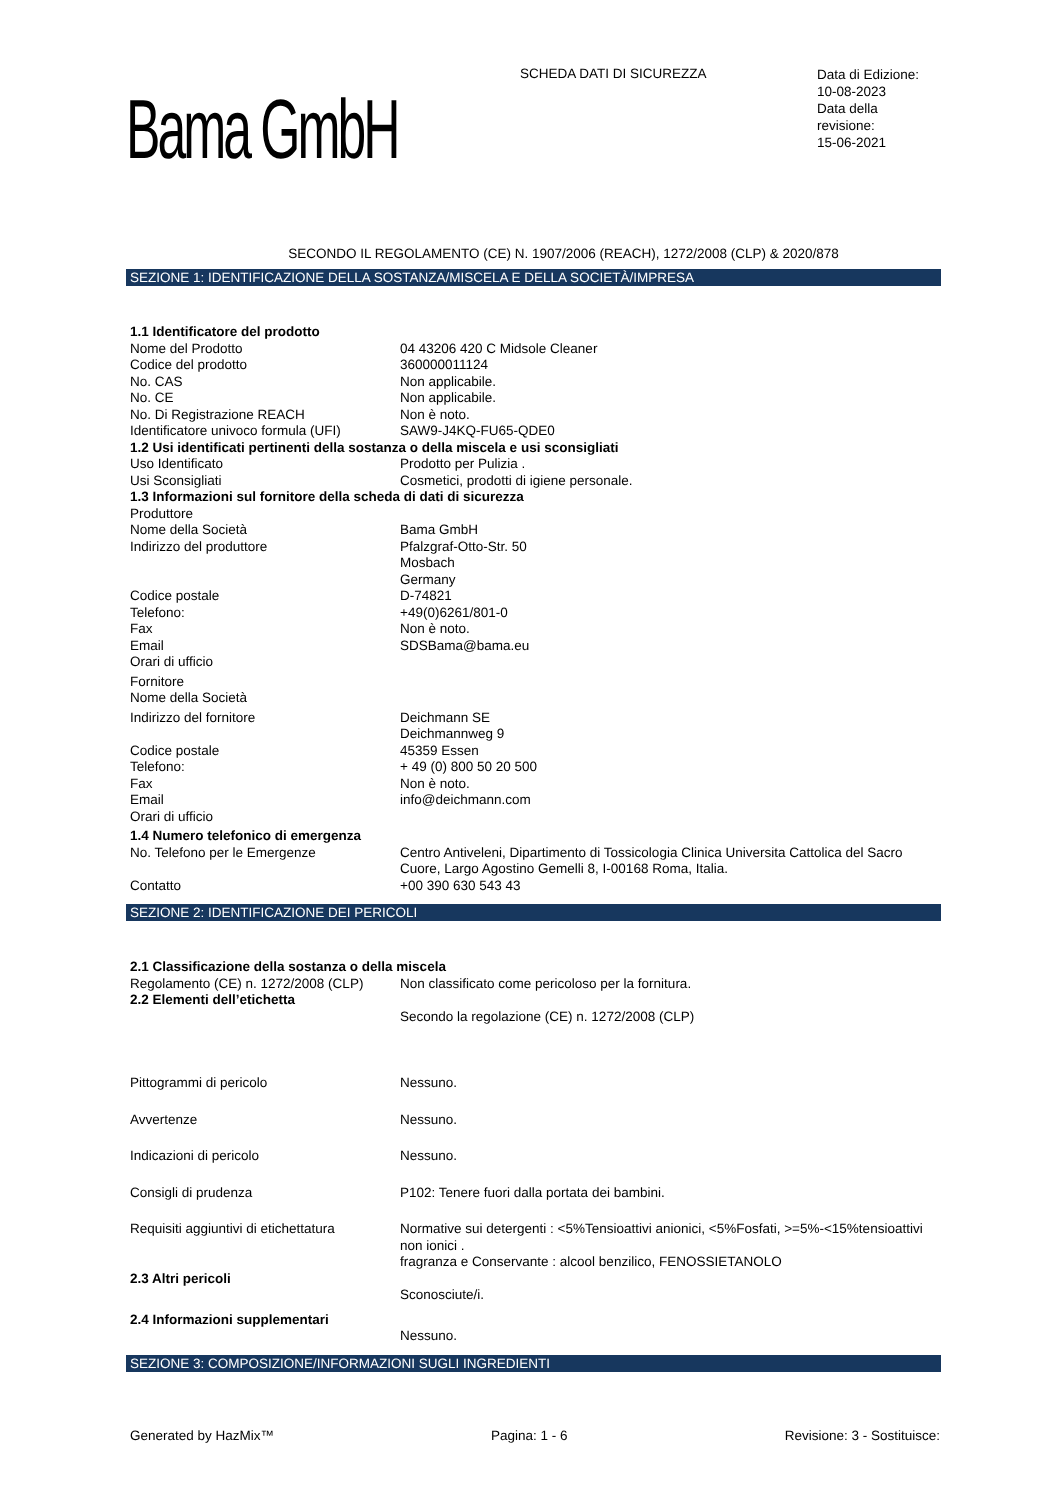SCHEDA DATI DI SICUREZZA
Data di Edizione:
10-08-2023
Data della
revisione:
15-06-2021
Bama GmbH
SECONDO IL REGOLAMENTO (CE) N. 1907/2006 (REACH), 1272/2008 (CLP) & 2020/878
SEZIONE 1: IDENTIFICAZIONE DELLA SOSTANZA/MISCELA E DELLA SOCIETÀ/IMPRESA
| 1.1 Identificatore del prodotto | |
| Nome del Prodotto | 04 43206 420 C Midsole Cleaner |
| Codice del prodotto | 360000011124 |
| No. CAS | Non applicabile. |
| No. CE | Non applicabile. |
| No. Di Registrazione REACH | Non è noto. |
| Identificatore univoco formula (UFI) | SAW9-J4KQ-FU65-QDE0 |
| 1.2 Usi identificati pertinenti della sostanza o della miscela e usi sconsigliati | |
| Uso Identificato | Prodotto per Pulizia . |
| Usi Sconsigliati | Cosmetici, prodotti di igiene personale. |
| 1.3 Informazioni sul fornitore della scheda di dati di sicurezza | |
| Produttore | |
| Nome della Società | Bama GmbH |
| Indirizzo del produttore | Pfalzgraf-Otto-Str. 50 Mosbach Germany |
| Codice postale | D-74821 |
| Telefono: | +49(0)6261/801-0 |
| Fax | Non è noto. |
| Email | SDSBama@bama.eu |
| Orari di ufficio | |
| Fornitore | |
| Nome della Società | |
| Indirizzo del fornitore | Deichmann SE Deichmannweg 9 |
| Codice postale | 45359 Essen |
| Telefono: | + 49 (0) 800 50 20 500 |
| Fax | Non è noto. |
| Email | info@deichmann.com |
| Orari di ufficio | |
| 1.4 Numero telefonico di emergenza | |
| No. Telefono per le Emergenze | Centro Antiveleni, Dipartimento di Tossicologia Clinica Universita Cattolica del Sacro Cuore, Largo Agostino Gemelli 8, I-00168 Roma, Italia. |
| Contatto | +00 390 630 543 43 |
SEZIONE 2: IDENTIFICAZIONE DEI PERICOLI
| 2.1 Classificazione della sostanza o della miscela | |
| Regolamento (CE) n. 1272/2008 (CLP) | Non classificato come pericoloso per la fornitura. |
| 2.2 Elementi dell’etichetta | |
| | Secondo la regolazione (CE) n. 1272/2008 (CLP) |
| Pittogrammi di pericolo | Nessuno. |
| Avvertenze | Nessuno. |
| Indicazioni di pericolo | Nessuno. |
| Consigli di prudenza | P102: Tenere fuori dalla portata dei bambini. |
| Requisiti aggiuntivi di etichettatura | Normative sui detergenti : <5%Tensioattivi anionici, <5%Fosfati, >=5%-<15%tensioattivi non ionici . fragranza e Conservante : alcool benzilico, FENOSSIETANOLO |
| 2.3 Altri pericoli | |
| | Sconosciute/i. |
| 2.4 Informazioni supplementari | |
| | Nessuno. |
SEZIONE 3: COMPOSIZIONE/INFORMAZIONI SUGLI INGREDIENTI
Generated by HazMix™ Pagina: 1 - 6 Revisione: 3 - Sostituisce: